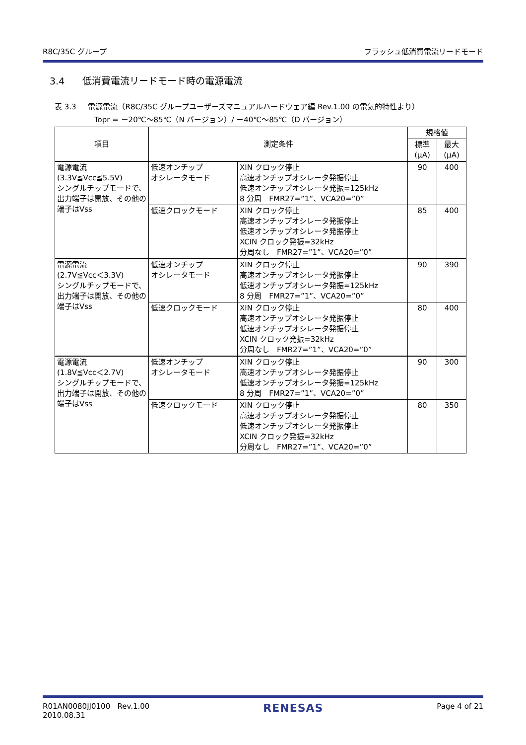R8C/35C グループ フラッシュ低消費電流リードモード
3.4 低消費電流リードモード時の電源電流
表 3.3 電源電流（R8C/35C グループユーザーズマニュアルハードウェア編 Rev.1.00 の電気的特性より）
Topr = －20℃～85℃（N バージョン）/ －40℃～85℃（D バージョン）
| 項目 | 測定条件 | | 規格値 | |
| --- | --- | --- | --- | --- |
| | | | 標準 (μA) | 最大 (μA) |
| 電源電流 (3.3V≦Vcc≦5.5V) シングルチップモードで、出力端子は開放、その他の端子はVss | 低速オンチップ オシレータモード | XIN クロック停止 高速オンチップオシレータ発振停止 低速オンチップオシレータ発振=125kHz 8 分周 FMR27=”1”、VCA20=”0” | 90 | 400 |
| | 低速クロックモード | XIN クロック停止 高速オンチップオシレータ発振停止 低速オンチップオシレータ発振停止 XCIN クロック発振=32kHz 分周なし FMR27=”1”、VCA20=”0” | 85 | 400 |
| 電源電流 (2.7V≦Vcc＜3.3V) シングルチップモードで、出力端子は開放、その他の端子はVss | 低速オンチップ オシレータモード | XIN クロック停止 高速オンチップオシレータ発振停止 低速オンチップオシレータ発振=125kHz 8 分周 FMR27=”1”、VCA20=”0” | 90 | 390 |
| | 低速クロックモード | XIN クロック停止 高速オンチップオシレータ発振停止 低速オンチップオシレータ発振停止 XCIN クロック発振=32kHz 分周なし FMR27=”1”、VCA20=”0” | 80 | 400 |
| 電源電流 (1.8V≦Vcc＜2.7V) シングルチップモードで、出力端子は開放、その他の端子はVss | 低速オンチップ オシレータモード | XIN クロック停止 高速オンチップオシレータ発振停止 低速オンチップオシレータ発振=125kHz 8 分周 FMR27=”1”、VCA20=”0” | 90 | 300 |
| | 低速クロックモード | XIN クロック停止 高速オンチップオシレータ発振停止 低速オンチップオシレータ発振停止 XCIN クロック発振=32kHz 分周なし FMR27=”1”、VCA20=”0” | 80 | 350 |
R01AN0080JJ0100 Rev.1.00
2010.08.31 RENESAS Page 4 of 21